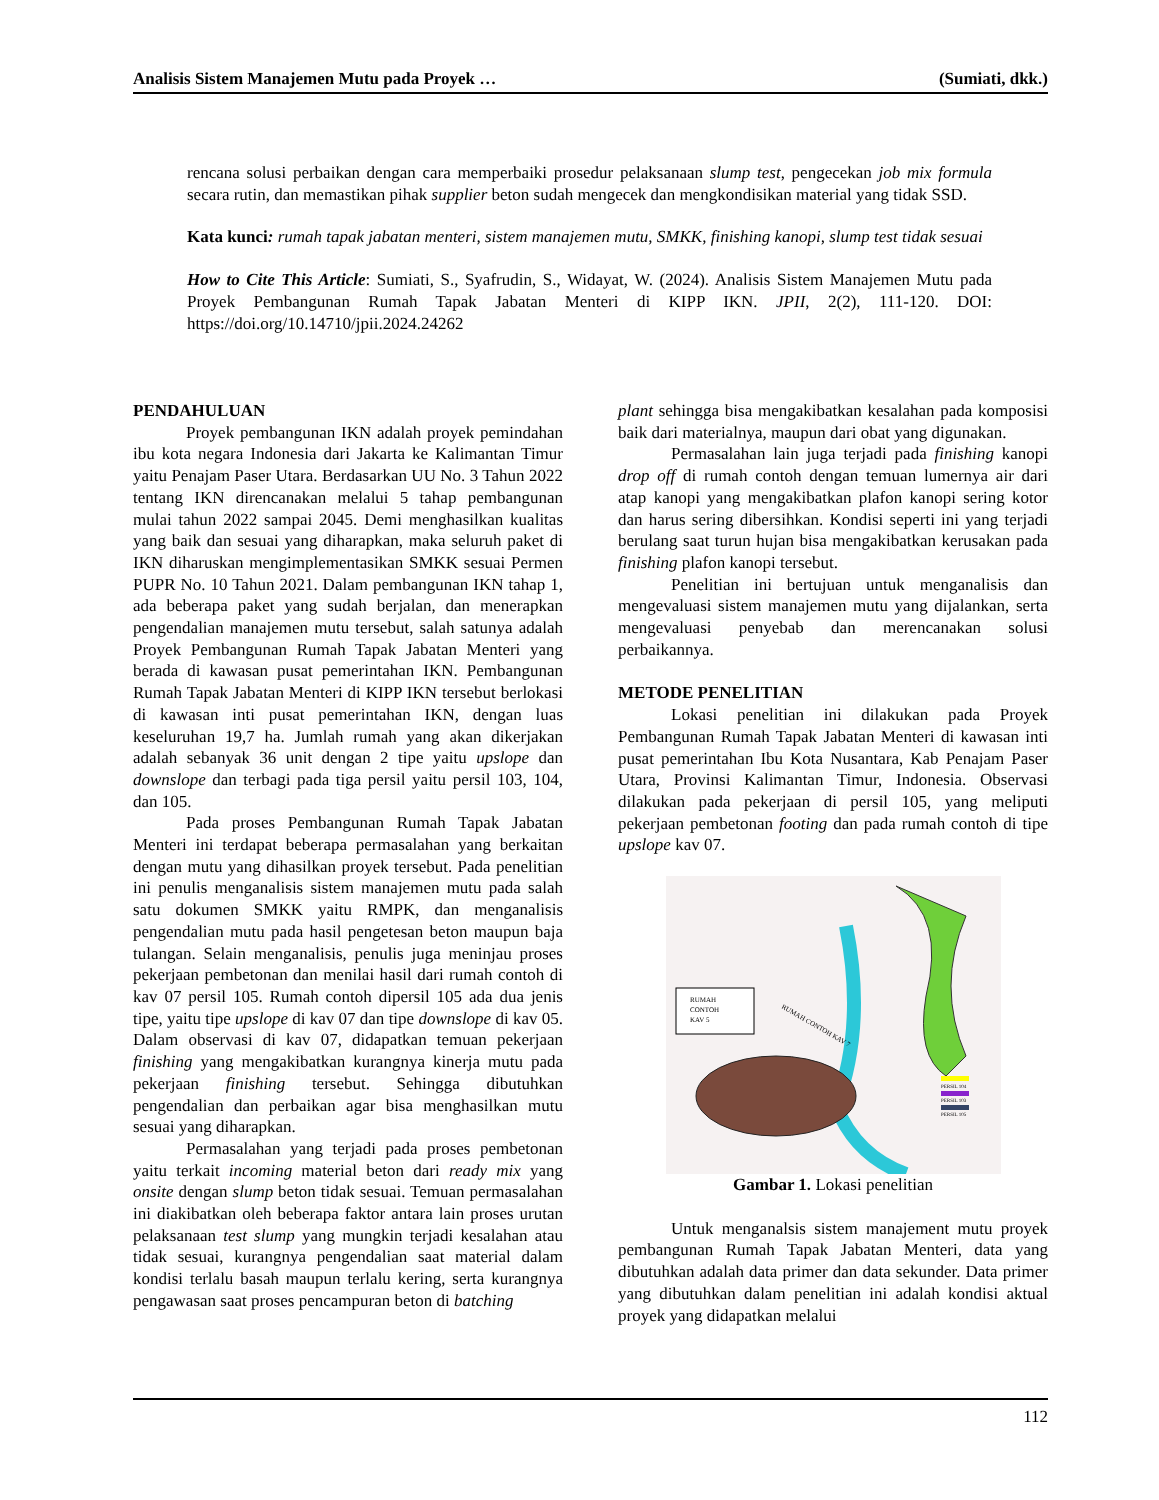Analisis Sistem Manajemen Mutu pada Proyek … (Sumiati, dkk.)
rencana solusi perbaikan dengan cara memperbaiki prosedur pelaksanaan slump test, pengecekan job mix formula secara rutin, dan memastikan pihak supplier beton sudah mengecek dan mengkondisikan material yang tidak SSD.
Kata kunci: rumah tapak jabatan menteri, sistem manajemen mutu, SMKK, finishing kanopi, slump test tidak sesuai
How to Cite This Article: Sumiati, S., Syafrudin, S., Widayat, W. (2024). Analisis Sistem Manajemen Mutu pada Proyek Pembangunan Rumah Tapak Jabatan Menteri di KIPP IKN. JPII, 2(2), 111-120. DOI: https://doi.org/10.14710/jpii.2024.24262
PENDAHULUAN
Proyek pembangunan IKN adalah proyek pemindahan ibu kota negara Indonesia dari Jakarta ke Kalimantan Timur yaitu Penajam Paser Utara. Berdasarkan UU No. 3 Tahun 2022 tentang IKN direncanakan melalui 5 tahap pembangunan mulai tahun 2022 sampai 2045. Demi menghasilkan kualitas yang baik dan sesuai yang diharapkan, maka seluruh paket di IKN diharuskan mengimplementasikan SMKK sesuai Permen PUPR No. 10 Tahun 2021. Dalam pembangunan IKN tahap 1, ada beberapa paket yang sudah berjalan, dan menerapkan pengendalian manajemen mutu tersebut, salah satunya adalah Proyek Pembangunan Rumah Tapak Jabatan Menteri yang berada di kawasan pusat pemerintahan IKN. Pembangunan Rumah Tapak Jabatan Menteri di KIPP IKN tersebut berlokasi di kawasan inti pusat pemerintahan IKN, dengan luas keseluruhan 19,7 ha. Jumlah rumah yang akan dikerjakan adalah sebanyak 36 unit dengan 2 tipe yaitu upslope dan downslope dan terbagi pada tiga persil yaitu persil 103, 104, dan 105.
Pada proses Pembangunan Rumah Tapak Jabatan Menteri ini terdapat beberapa permasalahan yang berkaitan dengan mutu yang dihasilkan proyek tersebut. Pada penelitian ini penulis menganalisis sistem manajemen mutu pada salah satu dokumen SMKK yaitu RMPK, dan menganalisis pengendalian mutu pada hasil pengetesan beton maupun baja tulangan. Selain menganalisis, penulis juga meninjau proses pekerjaan pembetonan dan menilai hasil dari rumah contoh di kav 07 persil 105. Rumah contoh dipersil 105 ada dua jenis tipe, yaitu tipe upslope di kav 07 dan tipe downslope di kav 05. Dalam observasi di kav 07, didapatkan temuan pekerjaan finishing yang mengakibatkan kurangnya kinerja mutu pada pekerjaan finishing tersebut. Sehingga dibutuhkan pengendalian dan perbaikan agar bisa menghasilkan mutu sesuai yang diharapkan.
Permasalahan yang terjadi pada proses pembetonan yaitu terkait incoming material beton dari ready mix yang onsite dengan slump beton tidak sesuai. Temuan permasalahan ini diakibatkan oleh beberapa faktor antara lain proses urutan pelaksanaan test slump yang mungkin terjadi kesalahan atau tidak sesuai, kurangnya pengendalian saat material dalam kondisi terlalu basah maupun terlalu kering, serta kurangnya pengawasan saat proses pencampuran beton di batching
plant sehingga bisa mengakibatkan kesalahan pada komposisi baik dari materialnya, maupun dari obat yang digunakan.
Permasalahan lain juga terjadi pada finishing kanopi drop off di rumah contoh dengan temuan lumernya air dari atap kanopi yang mengakibatkan plafon kanopi sering kotor dan harus sering dibersihkan. Kondisi seperti ini yang terjadi berulang saat turun hujan bisa mengakibatkan kerusakan pada finishing plafon kanopi tersebut.
Penelitian ini bertujuan untuk menganalisis dan mengevaluasi sistem manajemen mutu yang dijalankan, serta mengevaluasi penyebab dan merencanakan solusi perbaikannya.
METODE PENELITIAN
Lokasi penelitian ini dilakukan pada Proyek Pembangunan Rumah Tapak Jabatan Menteri di kawasan inti pusat pemerintahan Ibu Kota Nusantara, Kab Penajam Paser Utara, Provinsi Kalimantan Timur, Indonesia. Observasi dilakukan pada pekerjaan di persil 105, yang meliputi pekerjaan pembetonan footing dan pada rumah contoh di tipe upslope kav 07.
RUMAH
CONTOH
KAV 5
RUMAH CONTOH KAV 7
PERSIL 104
PERSIL 103
PERSIL 105
Gambar 1. Lokasi penelitian
Untuk menganalsis sistem manajement mutu proyek pembangunan Rumah Tapak Jabatan Menteri, data yang dibutuhkan adalah data primer dan data sekunder. Data primer yang dibutuhkan dalam penelitian ini adalah kondisi aktual proyek yang didapatkan melalui
112